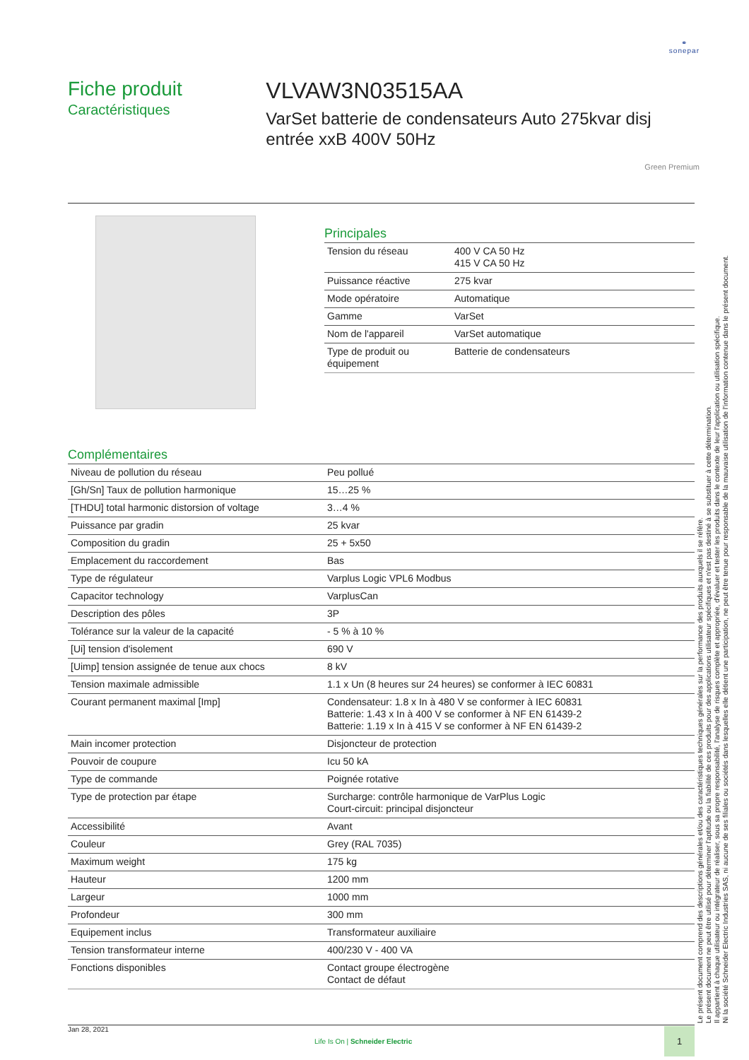⚭
sonepar
Fiche produit
Caractéristiques
VLVAW3N03515AA
VarSet batterie de condensateurs Auto 275kvar disj entrée xxB 400V 50Hz
Green Premium
Principales
| Tension du réseau | 400 V CA 50 Hz 415 V CA 50 Hz |
| Puissance réactive | 275 kvar |
| Mode opératoire | Automatique |
| Gamme | VarSet |
| Nom de l'appareil | VarSet automatique |
| Type de produit ou équipement | Batterie de condensateurs |
Complémentaires
| Niveau de pollution du réseau | Peu pollué |
| [Gh/Sn] Taux de pollution harmonique | 15…25 % |
| [THDU] total harmonic distorsion of voltage | 3…4 % |
| Puissance par gradin | 25 kvar |
| Composition du gradin | 25 + 5x50 |
| Emplacement du raccordement | Bas |
| Type de régulateur | Varplus Logic VPL6 Modbus |
| Capacitor technology | VarplusCan |
| Description des pôles | 3P |
| Tolérance sur la valeur de la capacité | - 5 % à 10 % |
| [Ui] tension d'isolement | 690 V |
| [Uimp] tension assignée de tenue aux chocs | 8 kV |
| Tension maximale admissible | 1.1 x Un (8 heures sur 24 heures) se conformer à IEC 60831 |
| Courant permanent maximal [Imp] | Condensateur: 1.8 x In à 480 V se conformer à IEC 60831 Batterie: 1.43 x In à 400 V se conformer à NF EN 61439-2 Batterie: 1.19 x In à 415 V se conformer à NF EN 61439-2 |
| Main incomer protection | Disjoncteur de protection |
| Pouvoir de coupure | Icu 50 kA |
| Type de commande | Poignée rotative |
| Type de protection par étape | Surcharge: contrôle harmonique de VarPlus Logic Court-circuit: principal disjoncteur |
| Accessibilité | Avant |
| Couleur | Grey (RAL 7035) |
| Maximum weight | 175 kg |
| Hauteur | 1200 mm |
| Largeur | 1000 mm |
| Profondeur | 300 mm |
| Equipement inclus | Transformateur auxiliaire |
| Tension transformateur interne | 400/230 V - 400 VA |
| Fonctions disponibles | Contact groupe électrogène Contact de défaut |
Le présent document comprend des descriptions générales et/ou des caractéristiques techniques générales sur la performance des produits auxquels il se réfère.
Le présent document ne peut être utilisé pour déterminer l'aptitude ou la fiabilité de ces produits pour des applications utilisateur spécifiques et n'est pas destiné à se substituer à cette détermination.
Il appartient à chaque utilisateur ou intégrateur de réaliser, sous sa propre responsabilité, l'analyse de risques complète et appropriée, d'évaluer et tester les produits dans le contexte de leur l'application ou utilisation spécifique.
Ni la société Schneider Electric Industries SAS, ni aucune de ses filiales ou sociétés dans lesquelles elle détient une participation, ne peut être tenue pour responsable de la mauvaise utilisation de l'information contenue dans le présent document.
Jan 28, 2021
Life Is On | Schneider Electric
1